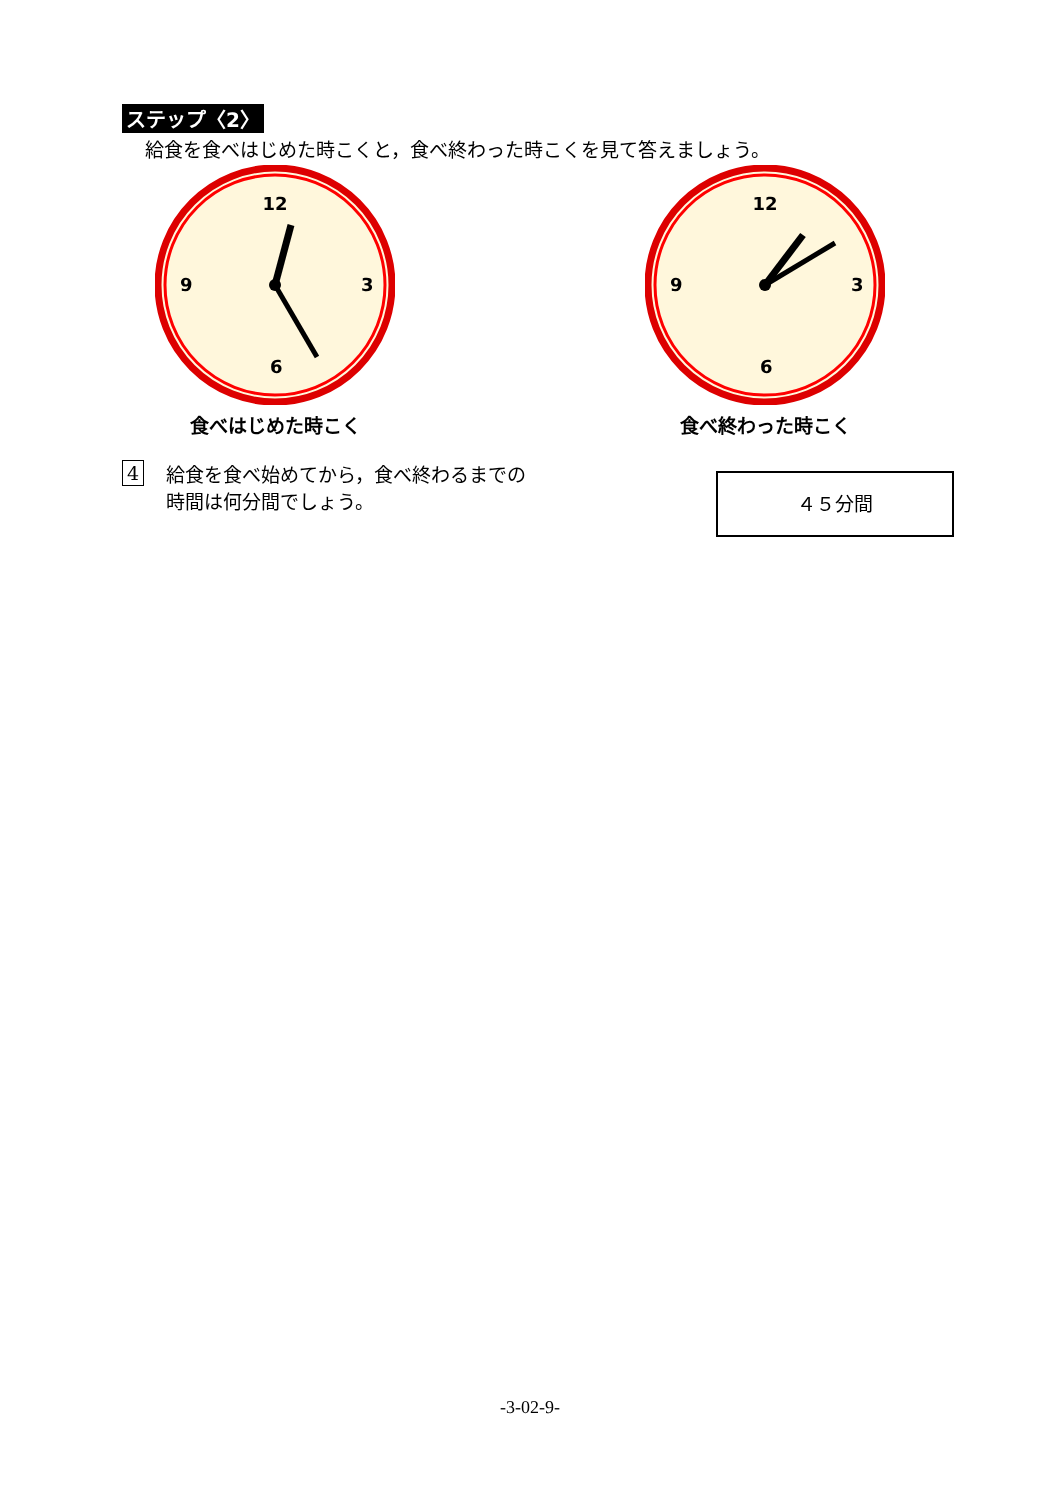ステップ〈2〉
給食を食べはじめた時こくと，食べ終わった時こくを見て答えましょう。
12
3
6
9
食べはじめた時こく
12
3
6
9
食べ終わった時こく
4
給食を食べ始めてから，食べ終わるまでの
時間は何分間でしょう。
４５分間
-3-02-9-